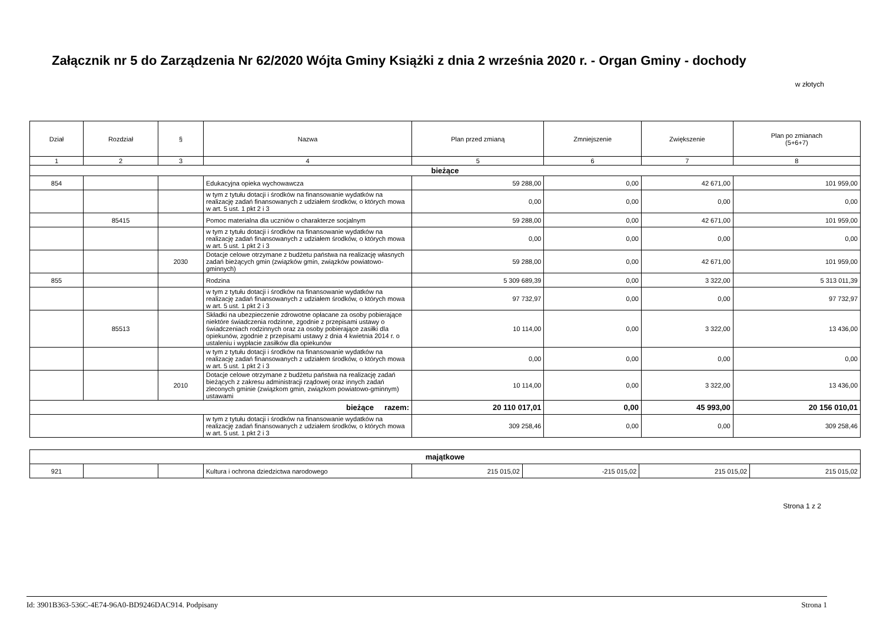Załącznik nr 5 do Zarządzenia Nr 62/2020 Wójta Gminy Książki z dnia 2 września 2020 r. - Organ Gminy - dochody
w złotych
| Dział | Rozdział | § | Nazwa | Plan przed zmianą | Zmniejszenie | Zwiększenie | Plan po zmianach (5+6+7) |
| --- | --- | --- | --- | --- | --- | --- | --- |
| 1 | 2 | 3 | 4 | 5 | 6 | 7 | 8 |
| bieżące | | | | | | | |
| 854 | | | Edukacyjna opieka wychowawcza | 59 288,00 | 0,00 | 42 671,00 | 101 959,00 |
| | | | w tym z tytułu dotacji i środków na finansowanie wydatków na realizację zadań finansowanych z udziałem środków, o których mowa w art. 5 ust. 1 pkt 2 i 3 | 0,00 | 0,00 | 0,00 | 0,00 |
| | 85415 | | Pomoc materialna dla uczniów o charakterze socjalnym | 59 288,00 | 0,00 | 42 671,00 | 101 959,00 |
| | | | w tym z tytułu dotacji i środków na finansowanie wydatków na realizację zadań finansowanych z udziałem środków, o których mowa w art. 5 ust. 1 pkt 2 i 3 | 0,00 | 0,00 | 0,00 | 0,00 |
| | | 2030 | Dotacje celowe otrzymane z budżetu państwa na realizację własnych zadań bieżących gmin (związków gmin, związków powiatowo-gminnych) | 59 288,00 | 0,00 | 42 671,00 | 101 959,00 |
| 855 | | | Rodzina | 5 309 689,39 | 0,00 | 3 322,00 | 5 313 011,39 |
| | | | w tym z tytułu dotacji i środków na finansowanie wydatków na realizację zadań finansowanych z udziałem środków, o których mowa w art. 5 ust. 1 pkt 2 i 3 | 97 732,97 | 0,00 | 0,00 | 97 732,97 |
| | 85513 | | Składki na ubezpieczenie zdrowotne opłacane za osoby pobierające niektóre świadczenia rodzinne, zgodnie z przepisami ustawy o świadczeniach rodzinnych oraz za osoby pobierające zasiłki dla opiekunów, zgodnie z przepisami ustawy z dnia 4 kwietnia 2014 r. o ustaleniu i wypłacie zasiłków dla opiekunów | 10 114,00 | 0,00 | 3 322,00 | 13 436,00 |
| | | | w tym z tytułu dotacji i środków na finansowanie wydatków na realizację zadań finansowanych z udziałem środków, o których mowa w art. 5 ust. 1 pkt 2 i 3 | 0,00 | 0,00 | 0,00 | 0,00 |
| | | 2010 | Dotacje celowe otrzymane z budżetu państwa na realizację zadań bieżących z zakresu administracji rządowej oraz innych zadań zleconych gminie (związkom gmin, związkom powiatowo-gminnym) ustawami | 10 114,00 | 0,00 | 3 322,00 | 13 436,00 |
| bieżące razem: | | | | 20 110 017,01 | 0,00 | 45 993,00 | 20 156 010,01 |
| | | | w tym z tytułu dotacji i środków na finansowanie wydatków na realizację zadań finansowanych z udziałem środków, o których mowa w art. 5 ust. 1 pkt 2 i 3 | 309 258,46 | 0,00 | 0,00 | 309 258,46 |
| majątkowe | | | | | | | |
| 921 | | | Kultura i ochrona dziedzictwa narodowego | 215 015,02 | -215 015,02 | 215 015,02 | 215 015,02 |
Strona 1 z 2
Id: 3901B363-536C-4E74-96A0-BD9246DAC914. Podpisany Strona 1